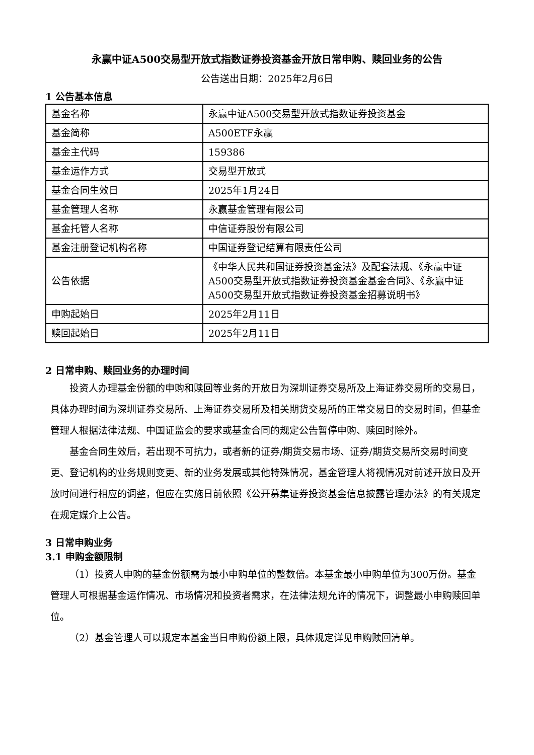永赢中证A500交易型开放式指数证券投资基金开放日常申购、赎回业务的公告
公告送出日期：2025年2月6日
1 公告基本信息
| 基金名称 | 永赢中证A500交易型开放式指数证券投资基金 |
| 基金简称 | A500ETF永赢 |
| 基金主代码 | 159386 |
| 基金运作方式 | 交易型开放式 |
| 基金合同生效日 | 2025年1月24日 |
| 基金管理人名称 | 永赢基金管理有限公司 |
| 基金托管人名称 | 中信证券股份有限公司 |
| 基金注册登记机构名称 | 中国证券登记结算有限责任公司 |
| 公告依据 | 《中华人民共和国证券投资基金法》及配套法规、《永赢中证A500交易型开放式指数证券投资基金基金合同》、《永赢中证A500交易型开放式指数证券投资基金招募说明书》 |
| 申购起始日 | 2025年2月11日 |
| 赎回起始日 | 2025年2月11日 |
2 日常申购、赎回业务的办理时间
投资人办理基金份额的申购和赎回等业务的开放日为深圳证券交易所及上海证券交易所的交易日，具体办理时间为深圳证券交易所、上海证券交易所及相关期货交易所的正常交易日的交易时间，但基金管理人根据法律法规、中国证监会的要求或基金合同的规定公告暂停申购、赎回时除外。
基金合同生效后，若出现不可抗力，或者新的证券/期货交易市场、证券/期货交易所交易时间变更、登记机构的业务规则变更、新的业务发展或其他特殊情况，基金管理人将视情况对前述开放日及开放时间进行相应的调整，但应在实施日前依照《公开募集证券投资基金信息披露管理办法》的有关规定在规定媒介上公告。
3 日常申购业务
3.1 申购金额限制
（1）投资人申购的基金份额需为最小申购单位的整数倍。本基金最小申购单位为300万份。基金管理人可根据基金运作情况、市场情况和投资者需求，在法律法规允许的情况下，调整最小申购赎回单位。
（2）基金管理人可以规定本基金当日申购份额上限，具体规定详见申购赎回清单。